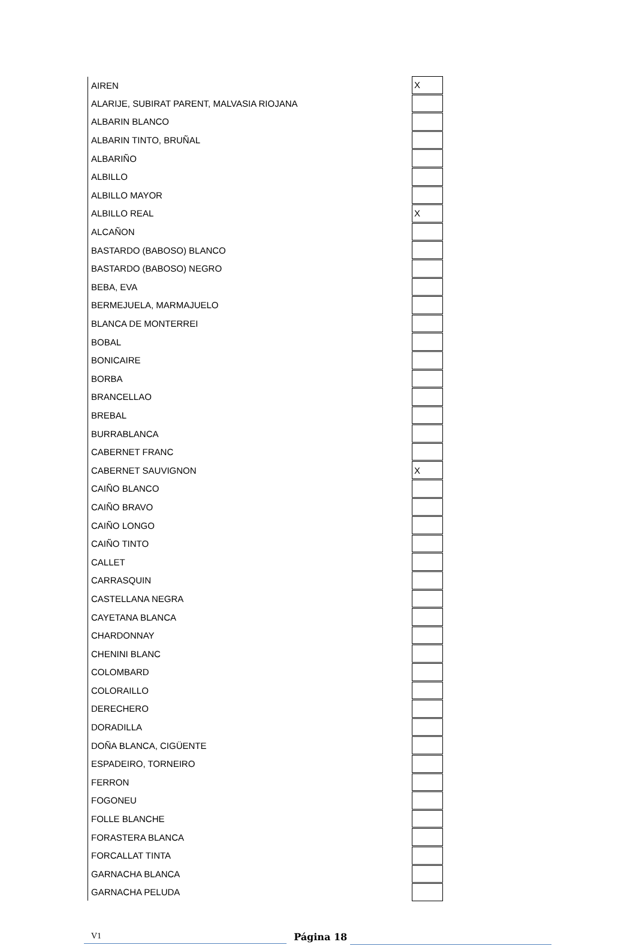| AIREN | X |
| ALARIJE, SUBIRAT PARENT, MALVASIA RIOJANA | |
| ALBARIN BLANCO | |
| ALBARIN TINTO, BRUÑAL | |
| ALBARIÑO | |
| ALBILLO | |
| ALBILLO MAYOR | |
| ALBILLO REAL | X |
| ALCAÑON | |
| BASTARDO (BABOSO) BLANCO | |
| BASTARDO (BABOSO) NEGRO | |
| BEBA, EVA | |
| BERMEJUELA, MARMAJUELO | |
| BLANCA DE MONTERREI | |
| BOBAL | |
| BONICAIRE | |
| BORBA | |
| BRANCELLAO | |
| BREBAL | |
| BURRABLANCA | |
| CABERNET FRANC | |
| CABERNET SAUVIGNON | X |
| CAIÑO BLANCO | |
| CAIÑO BRAVO | |
| CAIÑO LONGO | |
| CAIÑO TINTO | |
| CALLET | |
| CARRASQUIN | |
| CASTELLANA NEGRA | |
| CAYETANA BLANCA | |
| CHARDONNAY | |
| CHENINI BLANC | |
| COLOMBARD | |
| COLORAILLO | |
| DERECHERO | |
| DORADILLA | |
| DOÑA BLANCA, CIGÜENTE | |
| ESPADEIRO, TORNEIRO | |
| FERRON | |
| FOGONEU | |
| FOLLE BLANCHE | |
| FORASTERA BLANCA | |
| FORCALLAT TINTA | |
| GARNACHA BLANCA | |
| GARNACHA PELUDA | |
V1 Página 18